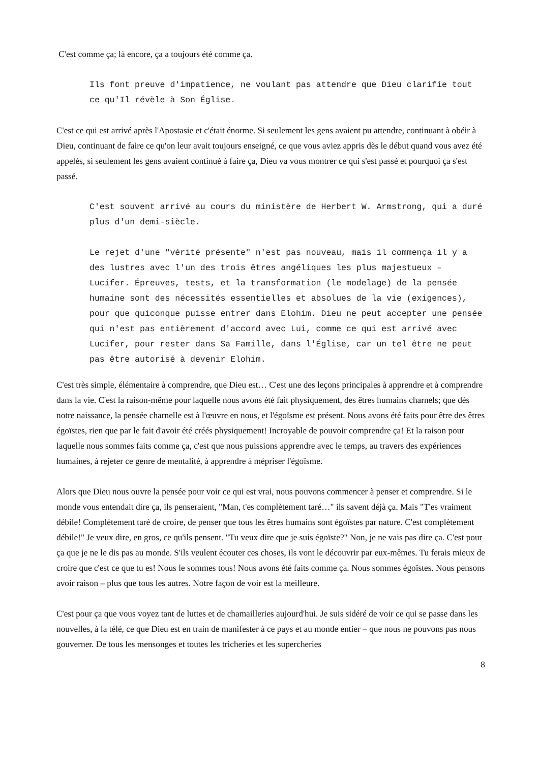C'est comme ça; là encore, ça a toujours été comme ça.
Ils font preuve d'impatience, ne voulant pas attendre que Dieu clarifie tout ce qu'Il révèle à Son Église.
C'est ce qui est arrivé après l'Apostasie et c'était énorme. Si seulement les gens avaient pu attendre, continuant à obéir à Dieu, continuant de faire ce qu'on leur avait toujours enseigné, ce que vous aviez appris dès le début quand vous avez été appelés, si seulement les gens avaient continué à faire ça, Dieu va vous montrer ce qui s'est passé et pourquoi ça s'est passé.
C'est souvent arrivé au cours du ministère de Herbert W. Armstrong, qui a duré plus d'un demi-siècle.
Le rejet d'une "vérité présente" n'est pas nouveau, mais il commença il y a des lustres avec l'un des trois êtres angéliques les plus majestueux – Lucifer. Épreuves, tests, et la transformation (le modelage) de la pensée humaine sont des nécessités essentielles et absolues de la vie (exigences), pour que quiconque puisse entrer dans Elohim. Dieu ne peut accepter une pensée qui n'est pas entièrement d'accord avec Lui, comme ce qui est arrivé avec Lucifer, pour rester dans Sa Famille, dans l'Église, car un tel être ne peut pas être autorisé à devenir Elohim.
C'est très simple, élémentaire à comprendre, que Dieu est… C'est une des leçons principales à apprendre et à comprendre dans la vie. C'est la raison-même pour laquelle nous avons été fait physiquement, des êtres humains charnels; que dès notre naissance, la pensée charnelle est à l'œuvre en nous, et l'égoïsme est présent. Nous avons été faits pour être des êtres égoïstes, rien que par le fait d'avoir été créés physiquement! Incroyable de pouvoir comprendre ça! Et la raison pour laquelle nous sommes faits comme ça, c'est que nous puissions apprendre avec le temps, au travers des expériences humaines, à rejeter ce genre de mentalité, à apprendre à mépriser l'égoïsme.
Alors que Dieu nous ouvre la pensée pour voir ce qui est vrai, nous pouvons commencer à penser et comprendre. Si le monde vous entendait dire ça, ils penseraient, "Man, t'es complètement taré…" ils savent déjà ça. Mais "T'es vraiment débile! Complètement taré de croire, de penser que tous les êtres humains sont égoïstes par nature. C'est complètement débile!" Je veux dire, en gros, ce qu'ils pensent. "Tu veux dire que je suis égoïste?" Non, je ne vais pas dire ça. C'est pour ça que je ne le dis pas au monde. S'ils veulent écouter ces choses, ils vont le découvrir par eux-mêmes. Tu ferais mieux de croire que c'est ce que tu es! Nous le sommes tous! Nous avons été faits comme ça. Nous sommes égoïstes. Nous pensons avoir raison – plus que tous les autres. Notre façon de voir est la meilleure.
C'est pour ça que vous voyez tant de luttes et de chamailleries aujourd'hui. Je suis sidéré de voir ce qui se passe dans les nouvelles, à la télé, ce que Dieu est en train de manifester à ce pays et au monde entier – que nous ne pouvons pas nous gouverner. De tous les mensonges et toutes les tricheries et les supercheries
8